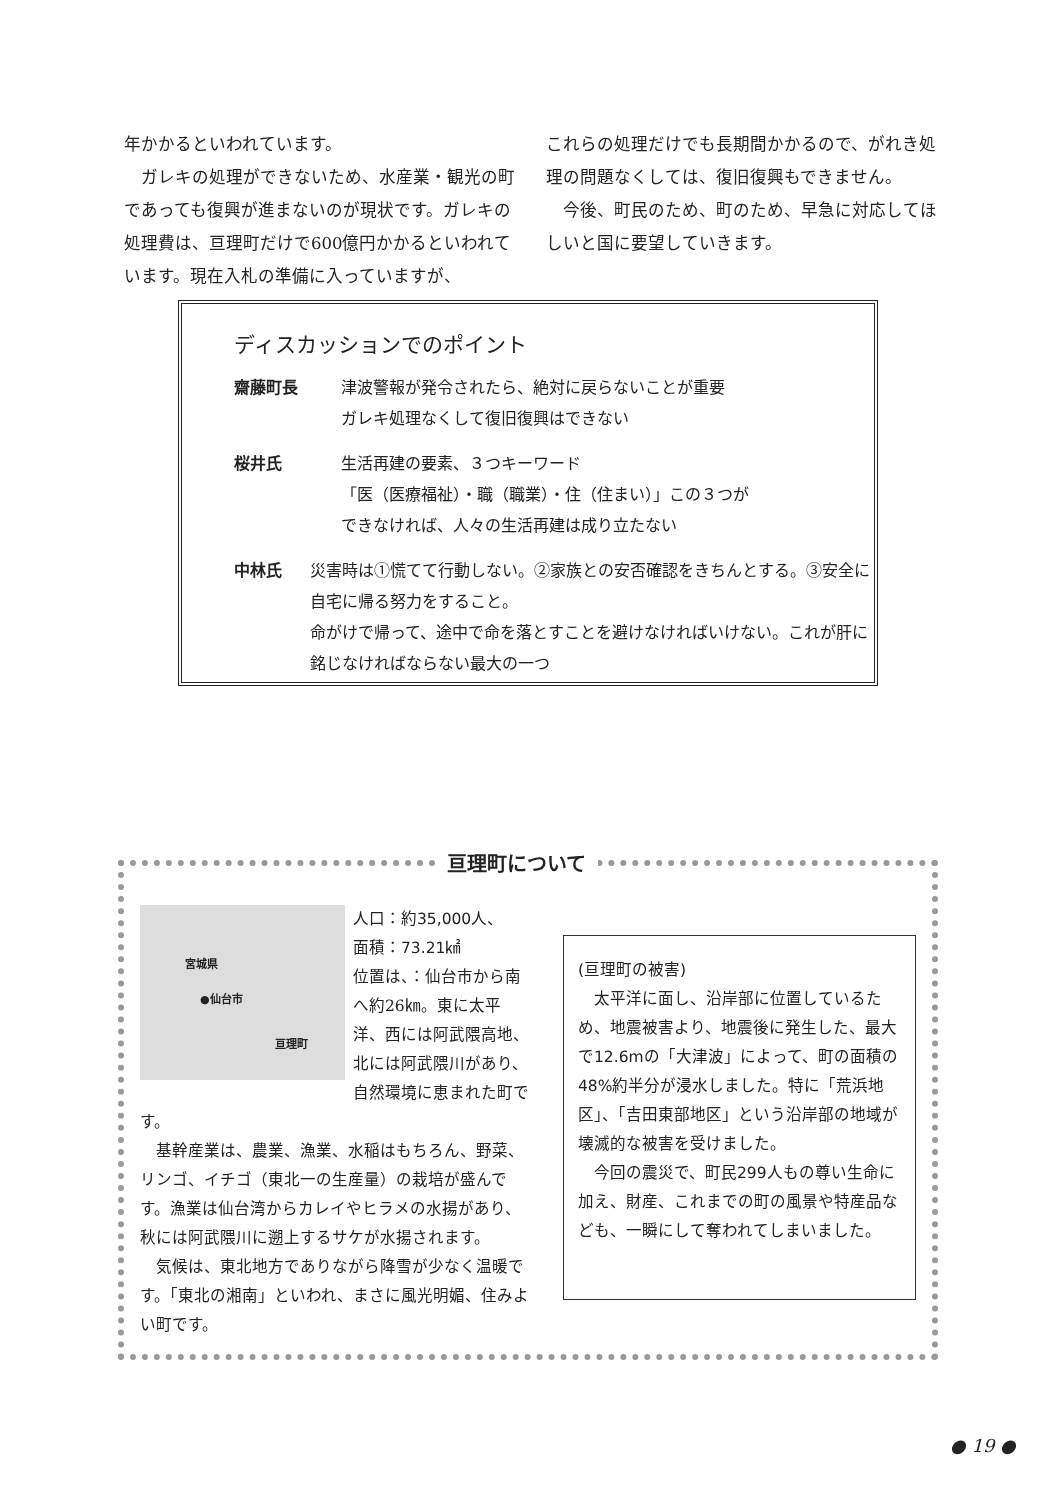年かかるといわれています。
　ガレキの処理ができないため、水産業・観光の町であっても復興が進まないのが現状です。ガレキの処理費は、亘理町だけで600億円かかるといわれています。現在入札の準備に入っていますが、
これらの処理だけでも長期間かかるので、がれき処理の問題なくしては、復旧復興もできません。
　今後、町民のため、町のため、早急に対応してほしいと国に要望していきます。
ディスカッションでのポイント
齋藤町長 津波警報が発令されたら、絶対に戻らないことが重要
ガレキ処理なくして復旧復興はできない
桜井氏 生活再建の要素、３つキーワード
「医（医療福祉）・職（職業）・住（住まい）」この３つが
できなければ、人々の生活再建は成り立たない
中林氏 災害時は①慌てて行動しない。②家族との安否確認をきちんとする。③安全に自宅に帰る努力をすること。
命がけで帰って、途中で命を落とすことを避けなければいけない。これが肝に銘じなければならない最大の一つ
亘理町について
宮城県
●仙台市
亘理町
人口：約35,000人、
面積：73.21㎢
位置は、：仙台市から南へ約26㎞。東に太平洋、西には阿武隈高地、北には阿武隈川があり、自然環境に恵まれた町です。
　基幹産業は、農業、漁業、水稲はもちろん、野菜、リンゴ、イチゴ（東北一の生産量）の栽培が盛んです。漁業は仙台湾からカレイやヒラメの水揚があり、秋には阿武隈川に遡上するサケが水揚されます。
　気候は、東北地方でありながら降雪が少なく温暖です。「東北の湘南」といわれ、まさに風光明媚、住みよい町です。
(亘理町の被害)
　太平洋に面し、沿岸部に位置しているため、地震被害より、地震後に発生した、最大で12.6mの「大津波」によって、町の面積の48%約半分が浸水しました。特に「荒浜地区」、「吉田東部地区」という沿岸部の地域が壊滅的な被害を受けました。
　今回の震災で、町民299人もの尊い生命に加え、財産、これまでの町の風景や特産品なども、一瞬にして奪われてしまいました。
● 19 ●